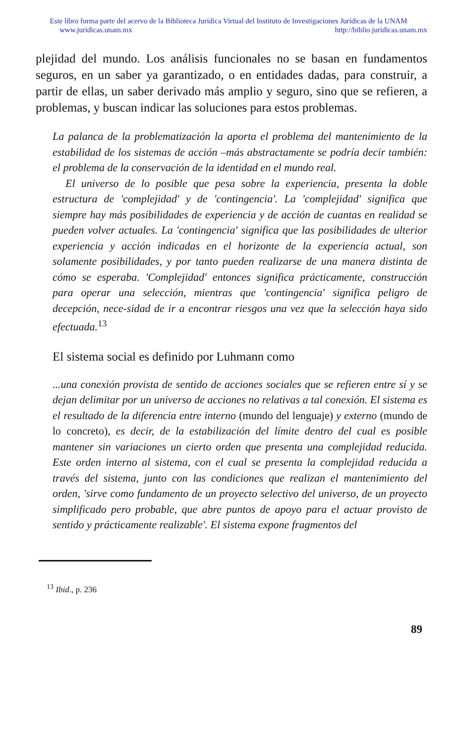Este libro forma parte del acervo de la Biblioteca Jurídica Virtual del Instituto de Investigaciones Jurídicas de la UNAM
www.juridicas.unam.mx http://biblio.juridicas.unam.mx
plejidad del mundo. Los análisis funcionales no se basan en fundamentos seguros, en un saber ya garantizado, o en entidades dadas, para construir, a partir de ellas, un saber derivado más amplio y seguro, sino que se refieren, a problemas, y buscan indicar las soluciones para estos problemas.
La palanca de la problematización la aporta el problema del mantenimiento de la estabilidad de los sistemas de acción –más abstractamente se podría decir también: el problema de la conservación de la identidad en el mundo real.
El universo de lo posible que pesa sobre la experiencia, presenta la doble estructura de 'complejidad' y de 'contingencia'. La 'complejidad' significa que siempre hay más posibilidades de experiencia y de acción de cuantas en realidad se pueden volver actuales. La 'contingencia' significa que las posibilidades de ulterior experiencia y acción indicadas en el horizonte de la experiencia actual, son solamente posibilidades, y por tanto pueden realizarse de una manera distinta de cómo se esperaba. 'Complejidad' entonces significa prácticamente, construcción para operar una selección, mientras que 'contingencia' significa peligro de decepción, nece-sidad de ir a encontrar riesgos una vez que la selección haya sido efectuada.<sup>13</sup>
El sistema social es definido por Luhmann como
...una conexión provista de sentido de acciones sociales que se refieren entre sí y se dejan delimitar por un universo de acciones no relativas a tal conexión. El sistema es el resultado de la diferencia entre interno (mundo del lenguaje) y externo (mundo de lo concreto), es decir, de la estabilización del límite dentro del cual es posible mantener sin variaciones un cierto orden que presenta una complejidad reducida. Este orden interno al sistema, con el cual se presenta la complejidad reducida a través del sistema, junto con las condiciones que realizan el mantenimiento del orden, 'sirve como fundamento de un proyecto selectivo del universo, de un proyecto simplificado pero probable, que abre puntos de apoyo para el actuar provisto de sentido y prácticamente realizable'. El sistema expone fragmentos del
<sup>13</sup> Ibid., p. 236
89